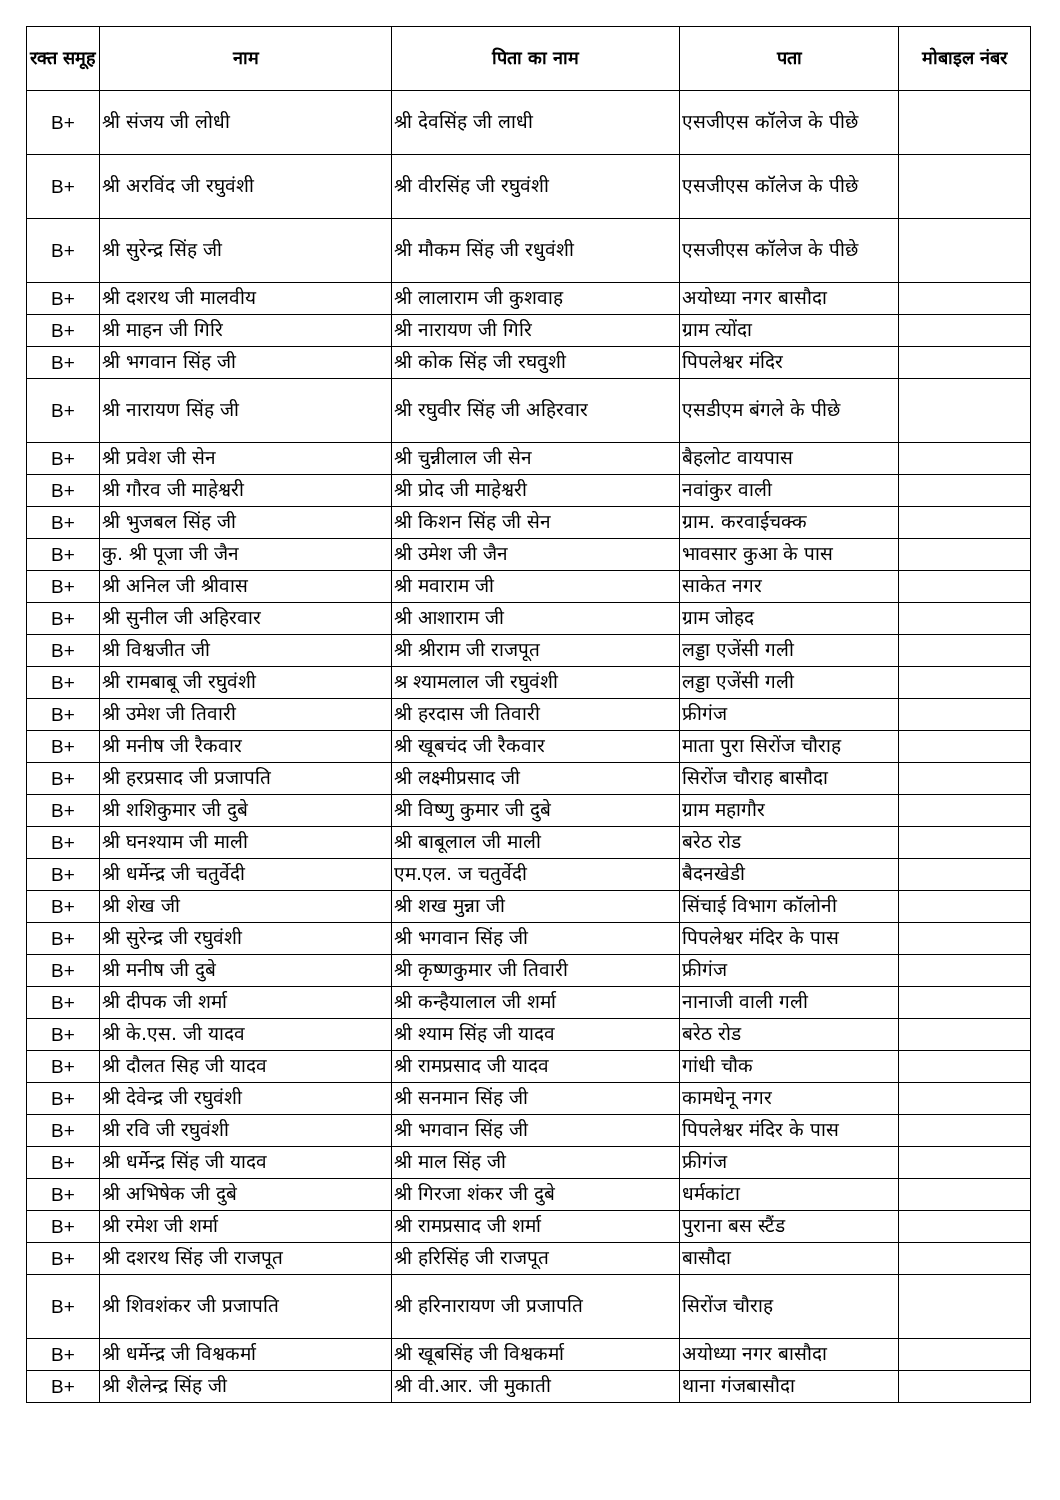| रक्त समूह | नाम | पिता का नाम | पता | मोबाइल नंबर |
| --- | --- | --- | --- | --- |
| B+ | श्री संजय जी लोधी | श्री देवसिंह जी लाधी | एसजीएस कॉलेज के पीछे | |
| B+ | श्री अरविंद जी रघुवंशी | श्री वीरसिंह जी रघुवंशी | एसजीएस कॉलेज के पीछे | |
| B+ | श्री सुरेन्द्र सिंह जी | श्री मौकम सिंह जी रधुवंशी | एसजीएस कॉलेज के पीछे | |
| B+ | श्री दशरथ जी मालवीय | श्री लालाराम जी कुशवाह | अयोध्या नगर बासौदा | |
| B+ | श्री माहन जी गिरि | श्री नारायण जी गिरि | ग्राम त्योंदा | |
| B+ | श्री भगवान सिंह जी | श्री कोक सिंह जी रघवुशी | पिपलेश्वर मंदिर | |
| B+ | श्री नारायण सिंह जी | श्री रघुवीर सिंह जी अहिरवार | एसडीएम बंगले के पीछे | |
| B+ | श्री प्रवेश जी सेन | श्री चुन्नीलाल जी सेन | बैहलोट वायपास | |
| B+ | श्री गौरव जी माहेश्वरी | श्री प्रोद जी माहेश्वरी | नवांकुर वाली | |
| B+ | श्री भुजबल सिंह जी | श्री किशन सिंह जी सेन | ग्राम. करवाईचक्क | |
| B+ | कु. श्री पूजा जी जैन | श्री उमेश जी जैन | भावसार कुआ के पास | |
| B+ | श्री अनिल जी श्रीवास | श्री मवाराम जी | साकेत नगर | |
| B+ | श्री सुनील जी अहिरवार | श्री आशाराम जी | ग्राम जोहद | |
| B+ | श्री विश्वजीत जी | श्री श्रीराम जी राजपूत | लड्डा एजेंसी गली | |
| B+ | श्री रामबाबू जी रघुवंशी | श्र श्यामलाल जी रघुवंशी | लड्डा एजेंसी गली | |
| B+ | श्री उमेश जी तिवारी | श्री हरदास जी तिवारी | फ्रीगंज | |
| B+ | श्री मनीष जी रैकवार | श्री खूबचंद जी रैकवार | माता पुरा सिरोंज चौराह | |
| B+ | श्री हरप्रसाद जी प्रजापति | श्री लक्ष्मीप्रसाद जी | सिरोंज चौराह बासौदा | |
| B+ | श्री शशिकुमार जी दुबे | श्री विष्णु कुमार जी दुबे | ग्राम महागौर | |
| B+ | श्री घनश्याम जी माली | श्री बाबूलाल जी माली | बरेठ रोड | |
| B+ | श्री धर्मेन्द्र जी चतुर्वेदी | एम.एल. ज चतुर्वेदी | बैदनखेडी | |
| B+ | श्री शेख जी | श्री शख मुन्ना जी | सिंचाई विभाग कॉलोनी | |
| B+ | श्री सुरेन्द्र जी रघुवंशी | श्री भगवान सिंह जी | पिपलेश्वर मंदिर के पास | |
| B+ | श्री मनीष जी दुबे | श्री कृष्णकुमार जी तिवारी | फ्रीगंज | |
| B+ | श्री दीपक जी शर्मा | श्री कन्हैयालाल जी शर्मा | नानाजी वाली गली | |
| B+ | श्री के.एस. जी यादव | श्री श्याम सिंह जी यादव | बरेठ रोड | |
| B+ | श्री दौलत सिह जी यादव | श्री रामप्रसाद जी यादव | गांधी चौक | |
| B+ | श्री देवेन्द्र जी रघुवंशी | श्री सनमान सिंह जी | कामधेनू नगर | |
| B+ | श्री रवि जी रघुवंशी | श्री भगवान सिंह जी | पिपलेश्वर मंदिर के पास | |
| B+ | श्री धर्मेन्द्र सिंह जी यादव | श्री माल सिंह जी | फ्रीगंज | |
| B+ | श्री अभिषेक जी दुबे | श्री गिरजा शंकर जी दुबे | धर्मकांटा | |
| B+ | श्री रमेश जी शर्मा | श्री रामप्रसाद जी शर्मा | पुराना बस स्टैंड | |
| B+ | श्री दशरथ सिंह जी राजपूत | श्री हरिसिंह जी राजपूत | बासौदा | |
| B+ | श्री शिवशंकर जी प्रजापति | श्री हरिनारायण जी प्रजापति | सिरोंज चौराह | |
| B+ | श्री धर्मेन्द्र जी विश्वकर्मा | श्री खूबसिंह जी विश्वकर्मा | अयोध्या नगर बासौदा | |
| B+ | श्री शैलेन्द्र सिंह जी | श्री वी.आर. जी मुकाती | थाना गंजबासौदा | |